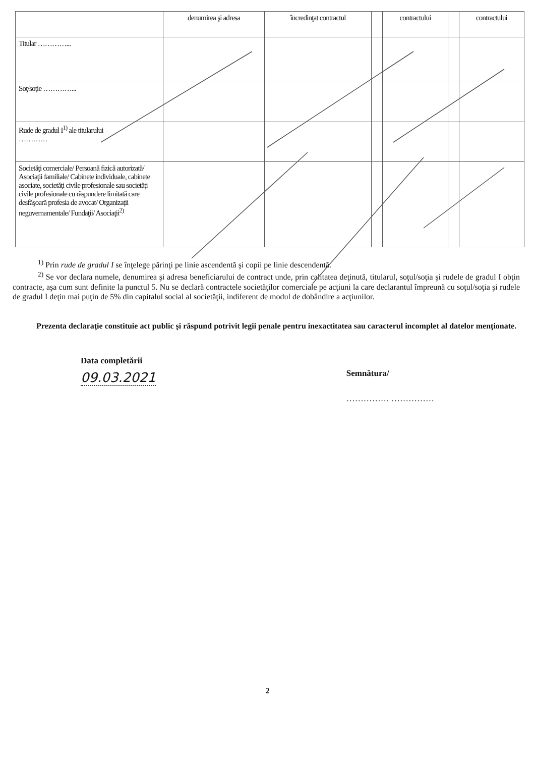| | denumirea şi adresa | încredinţat contractul | | contractului | | contractului |
| Titular …………... | | | | | | |
| Soţ/soţie …………... | | | | | | |
| Rude de gradul I<sup>1)</sup> ale titularului ………… | | | | | | |
| Societăţi comerciale/ Persoană fizică autorizată/ Asociaţii familiale/ Cabinete individuale, cabinete asociate, societăţi civile profesionale sau societăţi civile profesionale cu răspundere limitată care desfăşoară profesia de avocat/ Organizaţii neguvernamentale/ Fundaţii/ Asociaţii<sup>2)</sup> | | | | | | |
<sup>1)</sup> Prin rude de gradul I se înţelege părinţi pe linie ascendentă şi copii pe linie descendentă.
<sup>2)</sup> Se vor declara numele, denumirea şi adresa beneficiarului de contract unde, prin calitatea deţinută, titularul, soţul/soţia şi rudele de gradul I obţin contracte, aşa cum sunt definite la punctul 5. Nu se declară contractele societăţilor comerciale pe acţiuni la care declarantul împreună cu soţul/soţia şi rudele de gradul I deţin mai puţin de 5% din capitalul social al societăţii, indiferent de modul de dobândire a acţiunilor.
Prezenta declaraţie constituie act public şi răspund potrivit legii penale pentru inexactitatea sau caracterul incomplet al datelor menţionate.
Data completării
09.03.2021
Semnătura/
…………… ……………
2